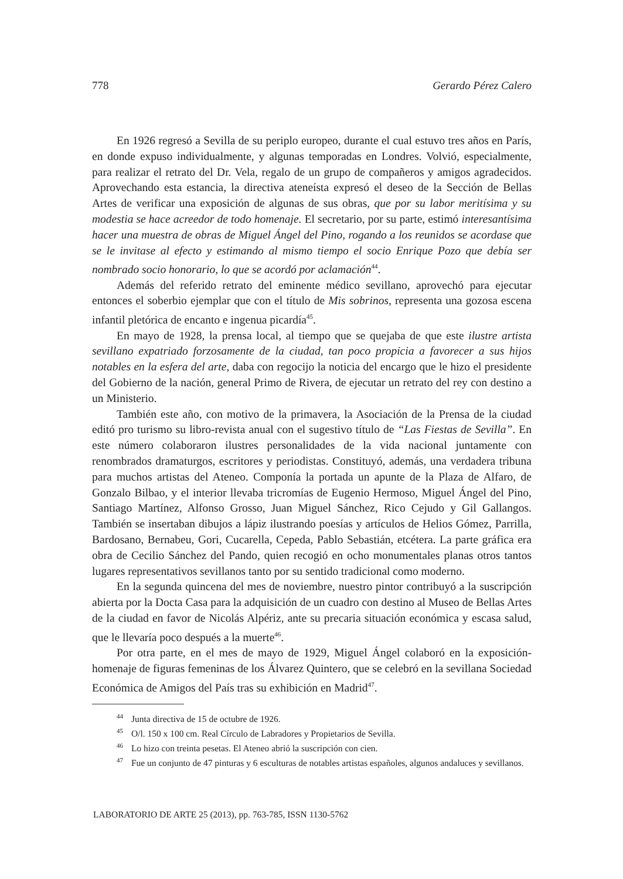778 Gerardo Pérez Calero
En 1926 regresó a Sevilla de su periplo europeo, durante el cual estuvo tres años en París, en donde expuso individualmente, y algunas temporadas en Londres. Volvió, especialmente, para realizar el retrato del Dr. Vela, regalo de un grupo de compañeros y amigos agradecidos. Aprovechando esta estancia, la directiva ateneísta expresó el deseo de la Sección de Bellas Artes de verificar una exposición de algunas de sus obras, que por su labor meritísima y su modestia se hace acreedor de todo homenaje. El secretario, por su parte, estimó interesantísima hacer una muestra de obras de Miguel Ángel del Pino, rogando a los reunidos se acordase que se le invitase al efecto y estimando al mismo tiempo el socio Enrique Pozo que debía ser nombrado socio honorario, lo que se acordó por aclamación<sup>44</sup>.
Además del referido retrato del eminente médico sevillano, aprovechó para ejecutar entonces el soberbio ejemplar que con el título de Mis sobrinos, representa una gozosa escena infantil pletórica de encanto e ingenua picardía<sup>45</sup>.
En mayo de 1928, la prensa local, al tiempo que se quejaba de que este ilustre artista sevillano expatriado forzosamente de la ciudad, tan poco propicia a favorecer a sus hijos notables en la esfera del arte, daba con regocijo la noticia del encargo que le hizo el presidente del Gobierno de la nación, general Primo de Rivera, de ejecutar un retrato del rey con destino a un Ministerio.
También este año, con motivo de la primavera, la Asociación de la Prensa de la ciudad editó pro turismo su libro-revista anual con el sugestivo título de “Las Fiestas de Sevilla”. En este número colaboraron ilustres personalidades de la vida nacional juntamente con renombrados dramaturgos, escritores y periodistas. Constituyó, además, una verdadera tribuna para muchos artistas del Ateneo. Componía la portada un apunte de la Plaza de Alfaro, de Gonzalo Bilbao, y el interior llevaba tricromías de Eugenio Hermoso, Miguel Ángel del Pino, Santiago Martínez, Alfonso Grosso, Juan Miguel Sánchez, Rico Cejudo y Gil Gallangos. También se insertaban dibujos a lápiz ilustrando poesías y artículos de Helios Gómez, Parrilla, Bardosano, Bernabeu, Gori, Cucarella, Cepeda, Pablo Sebastián, etcétera. La parte gráfica era obra de Cecilio Sánchez del Pando, quien recogió en ocho monumentales planas otros tantos lugares representativos sevillanos tanto por su sentido tradicional como moderno.
En la segunda quincena del mes de noviembre, nuestro pintor contribuyó a la suscripción abierta por la Docta Casa para la adquisición de un cuadro con destino al Museo de Bellas Artes de la ciudad en favor de Nicolás Alpériz, ante su precaria situación económica y escasa salud, que le llevaría poco después a la muerte<sup>46</sup>.
Por otra parte, en el mes de mayo de 1929, Miguel Ángel colaboró en la exposición-homenaje de figuras femeninas de los Álvarez Quintero, que se celebró en la sevillana Sociedad Económica de Amigos del País tras su exhibición en Madrid<sup>47</sup>.
<sup>44</sup> Junta directiva de 15 de octubre de 1926.
<sup>45</sup> O/l. 150 x 100 cm. Real Círculo de Labradores y Propietarios de Sevilla.
<sup>46</sup> Lo hizo con treinta pesetas. El Ateneo abrió la suscripción con cien.
<sup>47</sup> Fue un conjunto de 47 pinturas y 6 esculturas de notables artistas españoles, algunos andaluces y sevillanos.
LABORATORIO DE ARTE 25 (2013), pp. 763-785, ISSN 1130-5762